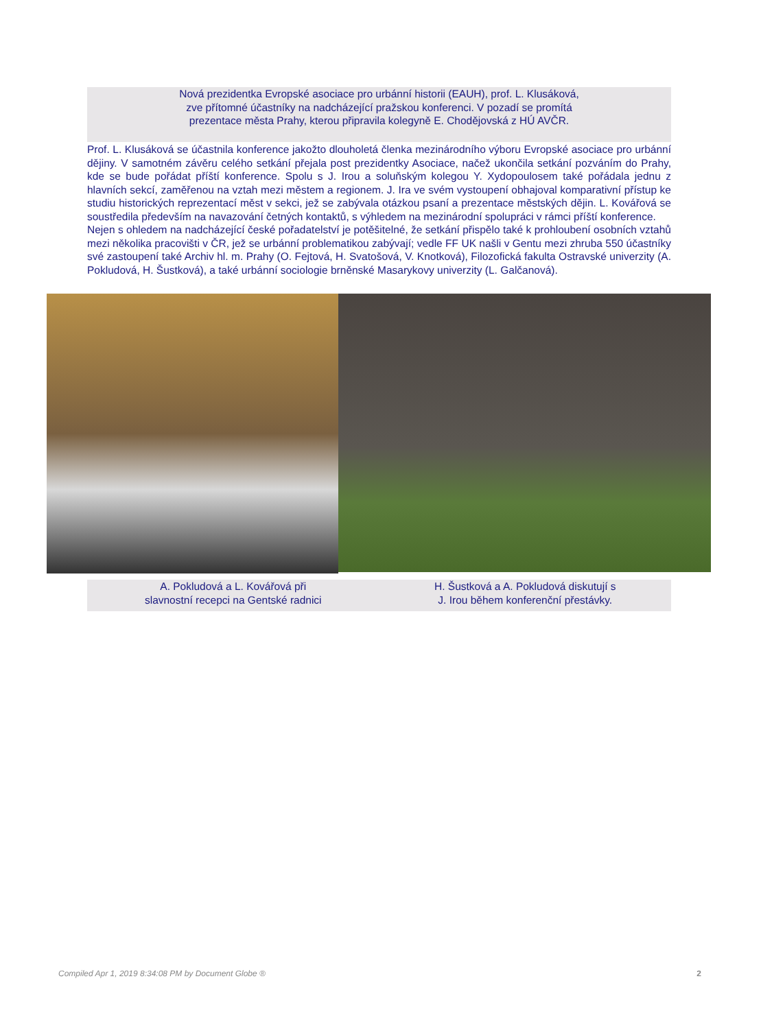Nová prezidentka Evropské asociace pro urbánní historii (EAUH), prof. L. Klusáková,
zve přítomné účastníky na nadcházející pražskou konferenci. V pozadí se promítá
prezentace města Prahy, kterou připravila kolegyně E. Chodějovská z HÚ AVČR.
Prof. L. Klusáková se účastnila konference jakožto dlouholetá členka mezinárodního výboru Evropské asociace pro urbánní dějiny. V samotném závěru celého setkání přejala post prezidentky Asociace, načež ukončila setkání pozváním do Prahy, kde se bude pořádat příští konference. Spolu s J. Irou a soluňským kolegou Y. Xydopoulosem také pořádala jednu z hlavních sekcí, zaměřenou na vztah mezi městem a regionem. J. Ira ve svém vystoupení obhajoval komparativní přístup ke studiu historických reprezentací měst v sekci, jež se zabývala otázkou psaní a prezentace městských dějin. L. Kovářová se soustředila především na navazování četných kontaktů, s výhledem na mezinárodní spolupráci v rámci příští konference.
Nejen s ohledem na nadcházející české pořadatelství je potěšitelné, že setkání přispělo také k prohloubení osobních vztahů mezi několika pracovišti v ČR, jež se urbánní problematikou zabývají; vedle FF UK našli v Gentu mezi zhruba 550 účastníky své zastoupení také Archiv hl. m. Prahy (O. Fejtová, H. Svatošová, V. Knotková), Filozofická fakulta Ostravské univerzity (A. Pokludová, H. Šustková), a také urbánní sociologie brněnské Masarykovy univerzity (L. Galčanová).
A. Pokludová a L. Kovářová při
slavnostní recepci na Gentské radnici
H. Šustková a A. Pokludová diskutují s
J. Irou během konferenční přestávky.
Compiled Apr 1, 2019 8:34:08 PM by Document Globe ® 2